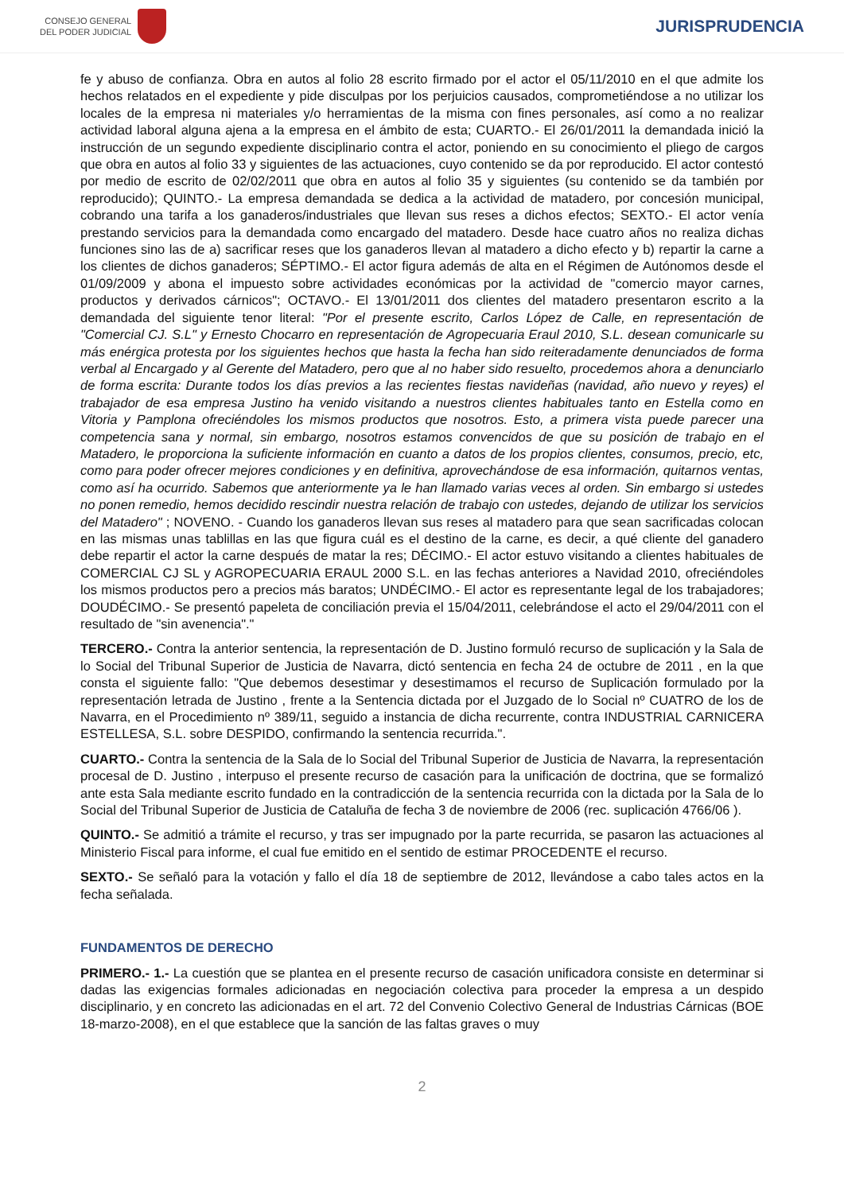CONSEJO GENERAL
DEL PODER JUDICIAL
JURISPRUDENCIA
fe y abuso de confianza. Obra en autos al folio 28 escrito firmado por el actor el 05/11/2010 en el que admite los hechos relatados en el expediente y pide disculpas por los perjuicios causados, comprometiéndose a no utilizar los locales de la empresa ni materiales y/o herramientas de la misma con fines personales, así como a no realizar actividad laboral alguna ajena a la empresa en el ámbito de esta; CUARTO.- El 26/01/2011 la demandada inició la instrucción de un segundo expediente disciplinario contra el actor, poniendo en su conocimiento el pliego de cargos que obra en autos al folio 33 y siguientes de las actuaciones, cuyo contenido se da por reproducido. El actor contestó por medio de escrito de 02/02/2011 que obra en autos al folio 35 y siguientes (su contenido se da también por reproducido); QUINTO.- La empresa demandada se dedica a la actividad de matadero, por concesión municipal, cobrando una tarifa a los ganaderos/industriales que llevan sus reses a dichos efectos; SEXTO.- El actor venía prestando servicios para la demandada como encargado del matadero. Desde hace cuatro años no realiza dichas funciones sino las de a) sacrificar reses que los ganaderos llevan al matadero a dicho efecto y b) repartir la carne a los clientes de dichos ganaderos; SÉPTIMO.- El actor figura además de alta en el Régimen de Autónomos desde el 01/09/2009 y abona el impuesto sobre actividades económicas por la actividad de "comercio mayor carnes, productos y derivados cárnicos"; OCTAVO.- El 13/01/2011 dos clientes del matadero presentaron escrito a la demandada del siguiente tenor literal: "Por el presente escrito, Carlos López de Calle, en representación de "Comercial CJ. S.L" y Ernesto Chocarro en representación de Agropecuaria Eraul 2010, S.L. desean comunicarle su más enérgica protesta por los siguientes hechos que hasta la fecha han sido reiteradamente denunciados de forma verbal al Encargado y al Gerente del Matadero, pero que al no haber sido resuelto, procedemos ahora a denunciarlo de forma escrita: Durante todos los días previos a las recientes fiestas navideñas (navidad, año nuevo y reyes) el trabajador de esa empresa Justino ha venido visitando a nuestros clientes habituales tanto en Estella como en Vitoria y Pamplona ofreciéndoles los mismos productos que nosotros. Esto, a primera vista puede parecer una competencia sana y normal, sin embargo, nosotros estamos convencidos de que su posición de trabajo en el Matadero, le proporciona la suficiente información en cuanto a datos de los propios clientes, consumos, precio, etc, como para poder ofrecer mejores condiciones y en definitiva, aprovechándose de esa información, quitarnos ventas, como así ha ocurrido. Sabemos que anteriormente ya le han llamado varias veces al orden. Sin embargo si ustedes no ponen remedio, hemos decidido rescindir nuestra relación de trabajo con ustedes, dejando de utilizar los servicios del Matadero" ; NOVENO. - Cuando los ganaderos llevan sus reses al matadero para que sean sacrificadas colocan en las mismas unas tablillas en las que figura cuál es el destino de la carne, es decir, a qué cliente del ganadero debe repartir el actor la carne después de matar la res; DÉCIMO.- El actor estuvo visitando a clientes habituales de COMERCIAL CJ SL y AGROPECUARIA ERAUL 2000 S.L. en las fechas anteriores a Navidad 2010, ofreciéndoles los mismos productos pero a precios más baratos; UNDÉCIMO.- El actor es representante legal de los trabajadores; DOUDÉCIMO.- Se presentó papeleta de conciliación previa el 15/04/2011, celebrándose el acto el 29/04/2011 con el resultado de "sin avenencia"."
TERCERO.- Contra la anterior sentencia, la representación de D. Justino formuló recurso de suplicación y la Sala de lo Social del Tribunal Superior de Justicia de Navarra, dictó sentencia en fecha 24 de octubre de 2011 , en la que consta el siguiente fallo: "Que debemos desestimar y desestimamos el recurso de Suplicación formulado por la representación letrada de Justino , frente a la Sentencia dictada por el Juzgado de lo Social nº CUATRO de los de Navarra, en el Procedimiento nº 389/11, seguido a instancia de dicha recurrente, contra INDUSTRIAL CARNICERA ESTELLESA, S.L. sobre DESPIDO, confirmando la sentencia recurrida.".
CUARTO.- Contra la sentencia de la Sala de lo Social del Tribunal Superior de Justicia de Navarra, la representación procesal de D. Justino , interpuso el presente recurso de casación para la unificación de doctrina, que se formalizó ante esta Sala mediante escrito fundado en la contradicción de la sentencia recurrida con la dictada por la Sala de lo Social del Tribunal Superior de Justicia de Cataluña de fecha 3 de noviembre de 2006 (rec. suplicación 4766/06 ).
QUINTO.- Se admitió a trámite el recurso, y tras ser impugnado por la parte recurrida, se pasaron las actuaciones al Ministerio Fiscal para informe, el cual fue emitido en el sentido de estimar PROCEDENTE el recurso.
SEXTO.- Se señaló para la votación y fallo el día 18 de septiembre de 2012, llevándose a cabo tales actos en la fecha señalada.
FUNDAMENTOS DE DERECHO
PRIMERO.- 1.- La cuestión que se plantea en el presente recurso de casación unificadora consiste en determinar si dadas las exigencias formales adicionadas en negociación colectiva para proceder la empresa a un despido disciplinario, y en concreto las adicionadas en el art. 72 del Convenio Colectivo General de Industrias Cárnicas (BOE 18-marzo-2008), en el que establece que la sanción de las faltas graves o muy
2